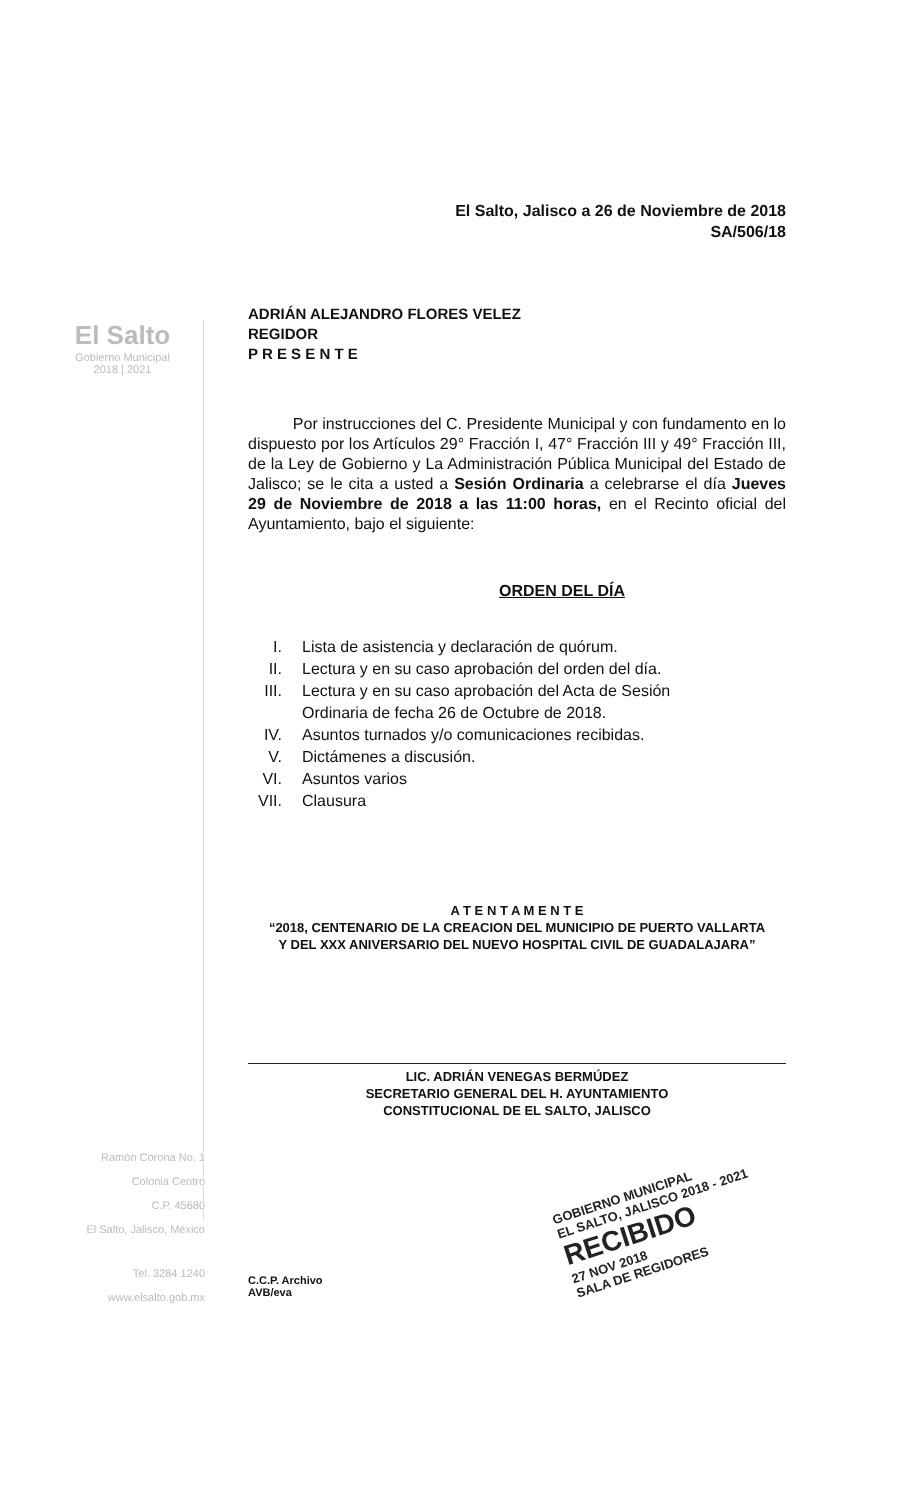El Salto
Gobierno Municipal
2018 | 2021
Ramón Corona No. 1
Colonia Centro
C.P. 45680
El Salto, Jalisco, México
Tel. 3284 1240
www.elsalto.gob.mx
El Salto, Jalisco a 26 de Noviembre de 2018
SA/506/18
ADRIÁN ALEJANDRO FLORES VELEZ
REGIDOR
P R E S E N T E
Por instrucciones del C. Presidente Municipal y con fundamento en lo dispuesto por los Artículos 29° Fracción I, 47° Fracción III y 49° Fracción III, de la Ley de Gobierno y La Administración Pública Municipal del Estado de Jalisco; se le cita a usted a Sesión Ordinaria a celebrarse el día Jueves 29 de Noviembre de 2018 a las 11:00 horas, en el Recinto oficial del Ayuntamiento, bajo el siguiente:
ORDEN DEL DÍA
I. Lista de asistencia y declaración de quórum.
II. Lectura y en su caso aprobación del orden del día.
III. Lectura y en su caso aprobación del Acta de Sesión
Ordinaria de fecha 26 de Octubre de 2018.
IV. Asuntos turnados y/o comunicaciones recibidas.
V. Dictámenes a discusión.
VI. Asuntos varios
VII. Clausura
A T E N T A M E N T E
“2018, CENTENARIO DE LA CREACION DEL MUNICIPIO DE PUERTO VALLARTA
Y DEL XXX ANIVERSARIO DEL NUEVO HOSPITAL CIVIL DE GUADALAJARA”
LIC. ADRIÁN VENEGAS BERMÚDEZ
SECRETARIO GENERAL DEL H. AYUNTAMIENTO
CONSTITUCIONAL DE EL SALTO, JALISCO
C.C.P. Archivo
AVB/eva
GOBIERNO MUNICIPAL
EL SALTO, JALISCO 2018 - 2021
RECIBIDO
27 NOV 2018
SALA DE REGIDORES